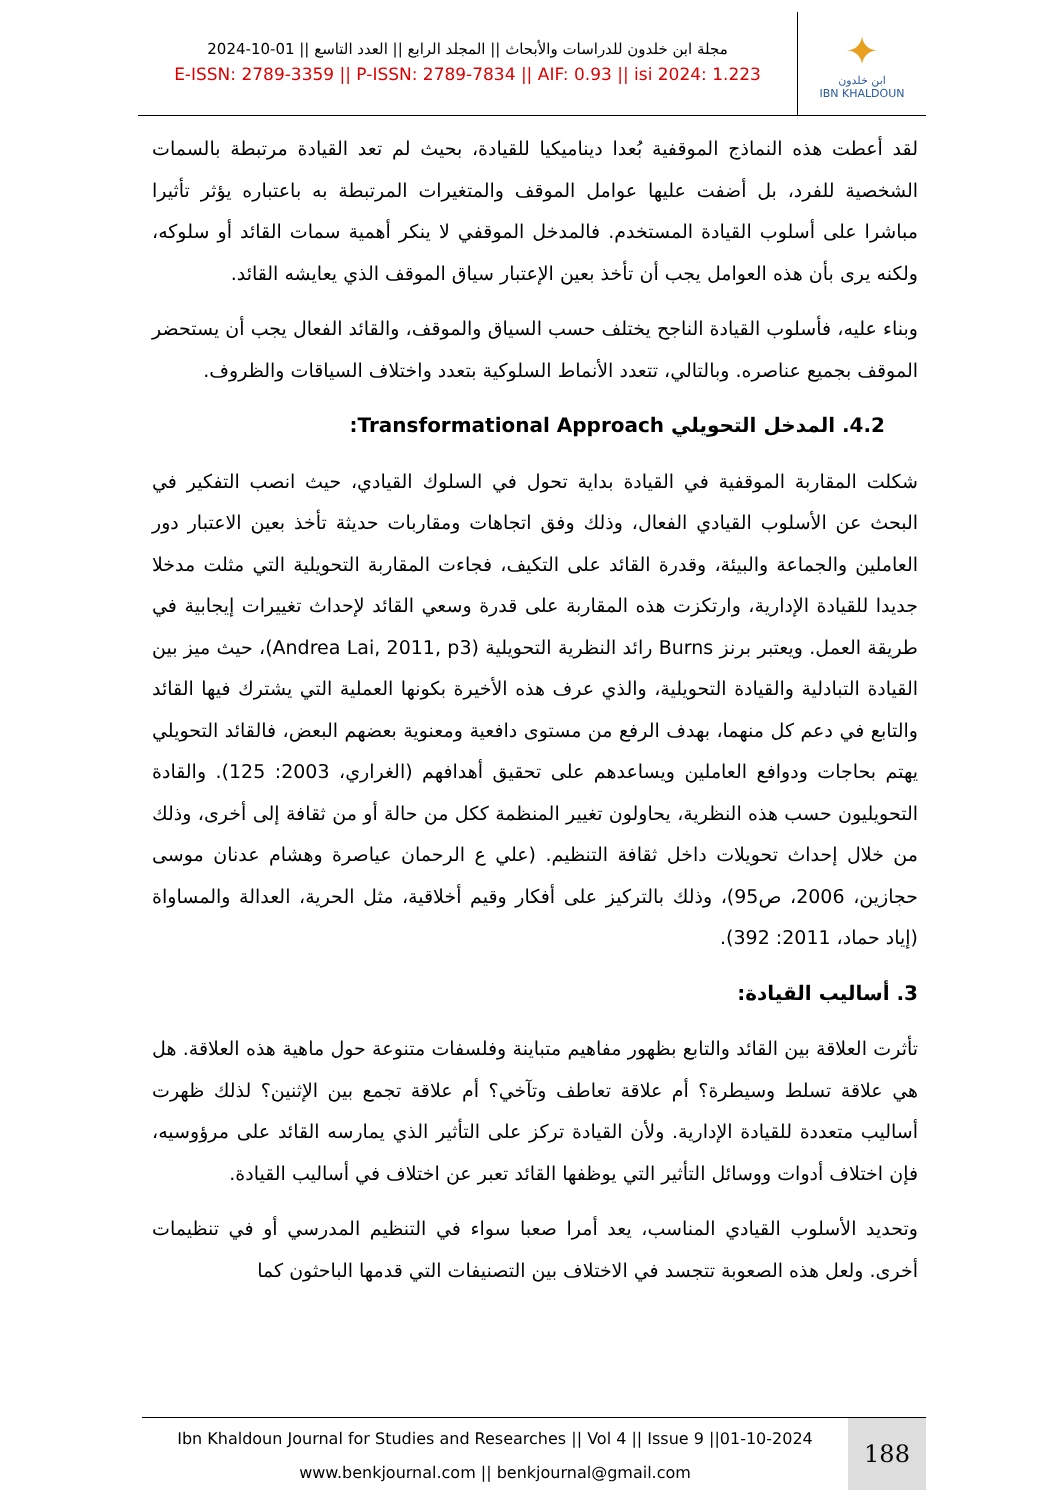مجلة ابن خلدون للدراسات والأبحاث || المجلد الرابع || العدد التاسع || 01-10-2024
E-ISSN: 2789-3359 || P-ISSN: 2789-7834 || AIF: 0.93 || isi 2024: 1.223
✦
ابن خلدون
IBN KHALDOUN
لقد أعطت هذه النماذج الموقفية بُعدا ديناميكيا للقيادة، بحيث لم تعد القيادة مرتبطة بالسمات الشخصية للفرد، بل أضفت عليها عوامل الموقف والمتغيرات المرتبطة به باعتباره يؤثر تأثيرا مباشرا على أسلوب القيادة المستخدم. فالمدخل الموقفي لا ينكر أهمية سمات القائد أو سلوكه، ولكنه يرى بأن هذه العوامل يجب أن تأخذ بعين الإعتبار سياق الموقف الذي يعايشه القائد.
وبناء عليه، فأسلوب القيادة الناجح يختلف حسب السياق والموقف، والقائد الفعال يجب أن يستحضر الموقف بجميع عناصره. وبالتالي، تتعدد الأنماط السلوكية بتعدد واختلاف السياقات والظروف.
4.2. المدخل التحويلي Transformational Approach:
شكلت المقاربة الموقفية في القيادة بداية تحول في السلوك القيادي، حيث انصب التفكير في البحث عن الأسلوب القيادي الفعال، وذلك وفق اتجاهات ومقاربات حديثة تأخذ بعين الاعتبار دور العاملين والجماعة والبيئة، وقدرة القائد على التكيف، فجاءت المقاربة التحويلية التي مثلت مدخلا جديدا للقيادة الإدارية، وارتكزت هذه المقاربة على قدرة وسعي القائد لإحداث تغييرات إيجابية في طريقة العمل. ويعتبر برنز Burns رائد النظرية التحويلية (Andrea Lai, 2011, p3)، حيث ميز بين القيادة التبادلية والقيادة التحويلية، والذي عرف هذه الأخيرة بكونها العملية التي يشترك فيها القائد والتابع في دعم كل منهما، بهدف الرفع من مستوى دافعية ومعنوية بعضهم البعض، فالقائد التحويلي يهتم بحاجات ودوافع العاملين ويساعدهم على تحقيق أهدافهم (الغراري، 2003: 125). والقادة التحويليون حسب هذه النظرية، يحاولون تغيير المنظمة ككل من حالة أو من ثقافة إلى أخرى، وذلك من خلال إحداث تحويلات داخل ثقافة التنظيم. (علي ع الرحمان عياصرة وهشام عدنان موسى حجازين، 2006، ص95)، وذلك بالتركيز على أفكار وقيم أخلاقية، مثل الحرية، العدالة والمساواة (إياد حماد، 2011: 392).
3. أساليب القيادة:
تأثرت العلاقة بين القائد والتابع بظهور مفاهيم متباينة وفلسفات متنوعة حول ماهية هذه العلاقة. هل هي علاقة تسلط وسيطرة؟ أم علاقة تعاطف وتآخي؟ أم علاقة تجمع بين الإثنين؟ لذلك ظهرت أساليب متعددة للقيادة الإدارية. ولأن القيادة تركز على التأثير الذي يمارسه القائد على مرؤوسيه، فإن اختلاف أدوات ووسائل التأثير التي يوظفها القائد تعبر عن اختلاف في أساليب القيادة.
وتحديد الأسلوب القيادي المناسب، يعد أمرا صعبا سواء في التنظيم المدرسي أو في تنظيمات أخرى. ولعل هذه الصعوبة تتجسد في الاختلاف بين التصنيفات التي قدمها الباحثون كما
Ibn Khaldoun Journal for Studies and Researches || Vol 4 || Issue 9 ||01-10-2024
www.benkjournal.com || benkjournal@gmail.com
188